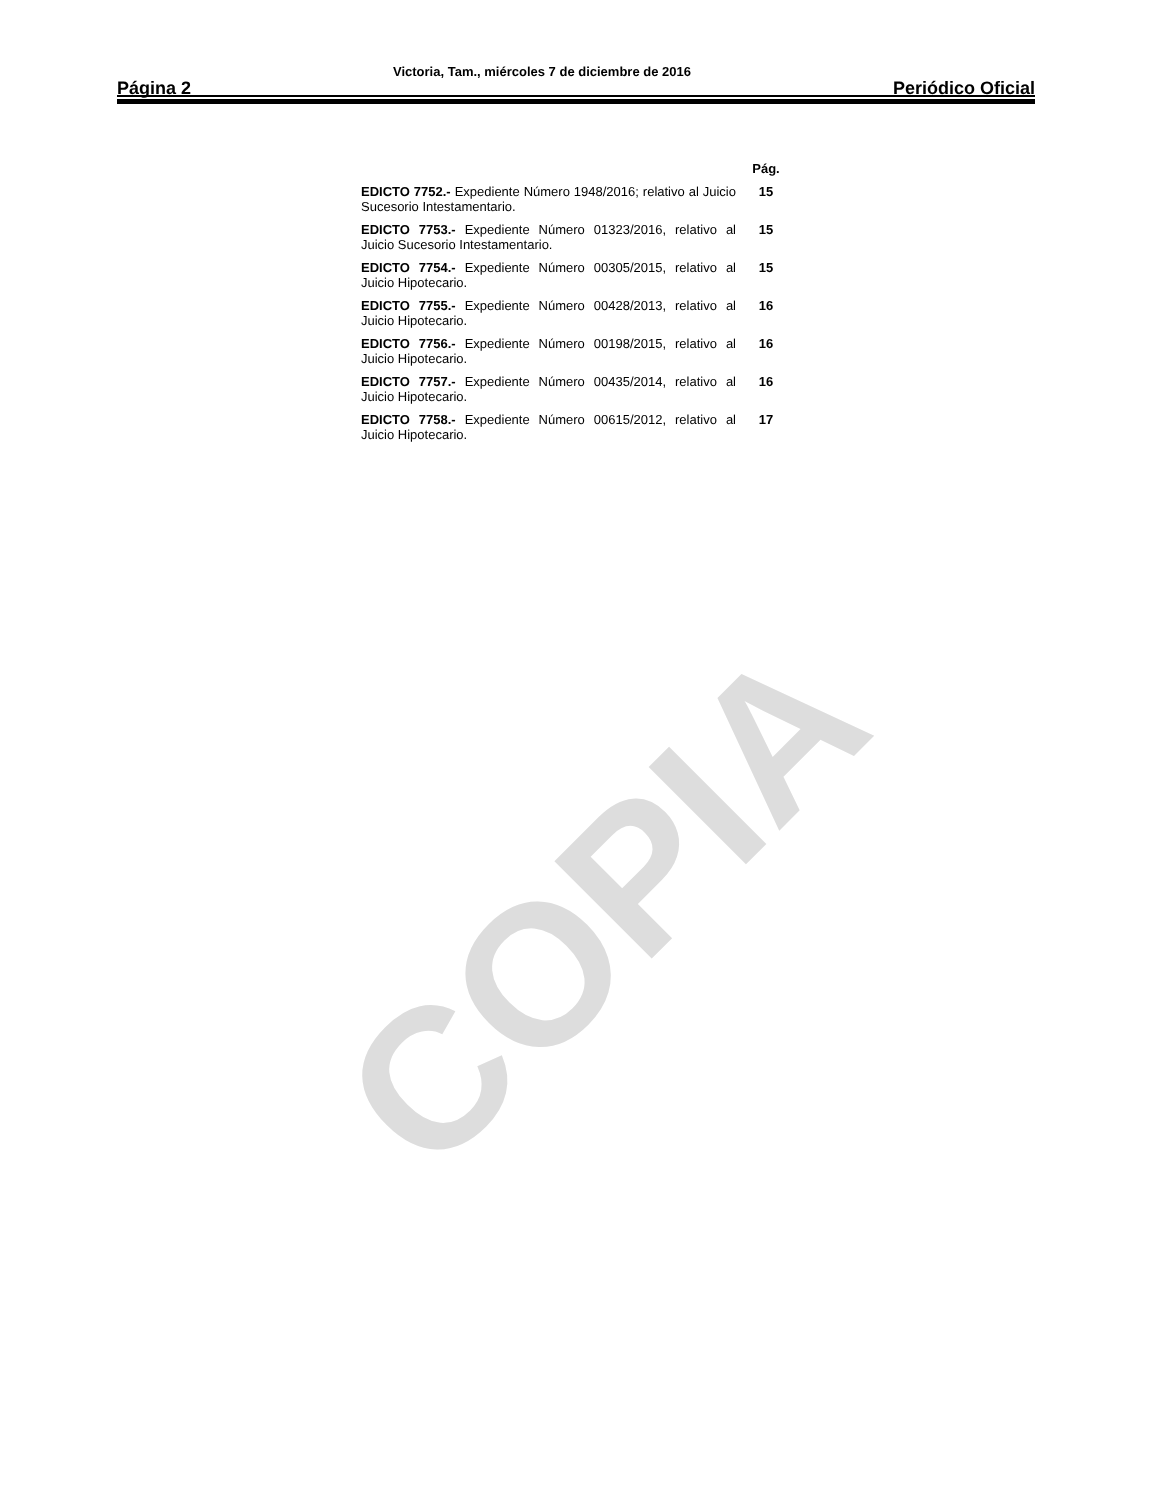COPIA
Página 2 Victoria, Tam., miércoles 7 de diciembre de 2016 Periódico Oficial
| | Pág. |
| --- | --- |
| EDICTO 7752.- Expediente Número 1948/2016; relativo al Juicio Sucesorio Intestamentario. | 15 |
| EDICTO 7753.- Expediente Número 01323/2016, relativo al Juicio Sucesorio Intestamentario. | 15 |
| EDICTO 7754.- Expediente Número 00305/2015, relativo al Juicio Hipotecario. | 15 |
| EDICTO 7755.- Expediente Número 00428/2013, relativo al Juicio Hipotecario. | 16 |
| EDICTO 7756.- Expediente Número 00198/2015, relativo al Juicio Hipotecario. | 16 |
| EDICTO 7757.- Expediente Número 00435/2014, relativo al Juicio Hipotecario. | 16 |
| EDICTO 7758.- Expediente Número 00615/2012, relativo al Juicio Hipotecario. | 17 |